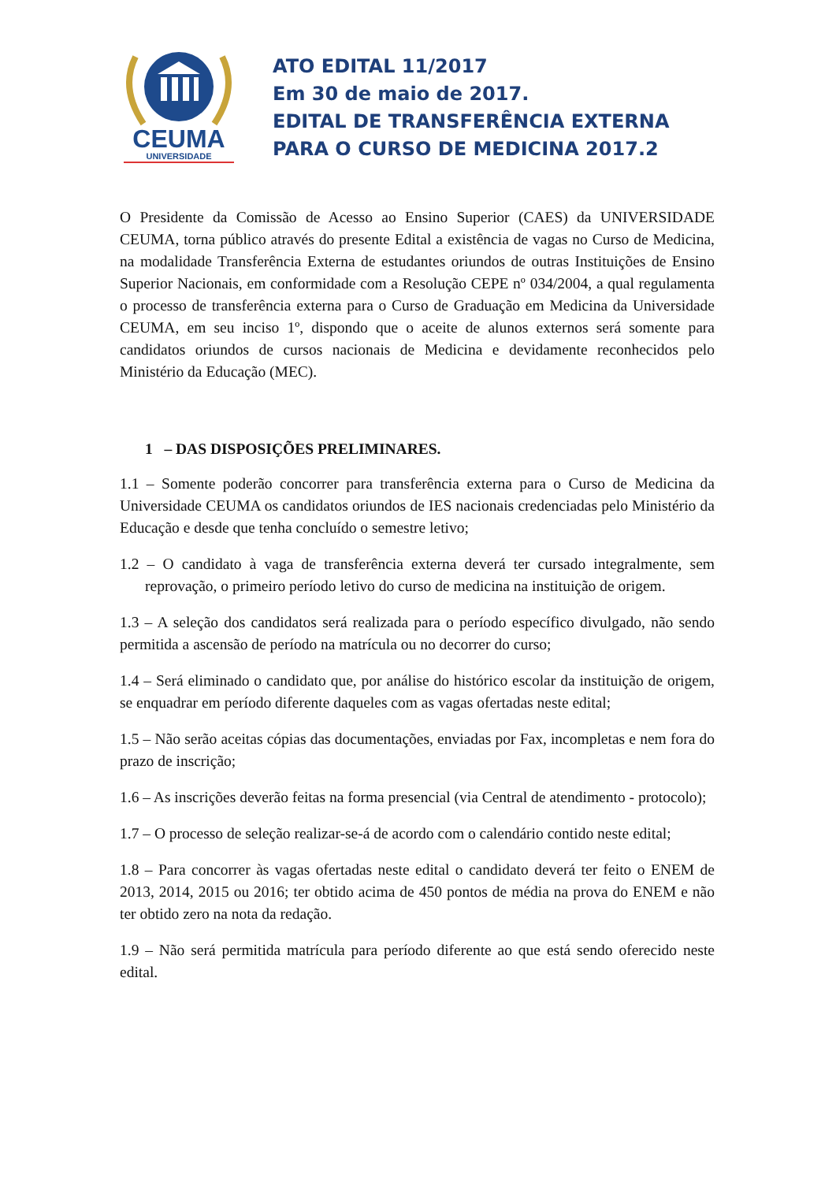CEUMA
UNIVERSIDADE
ATO EDITAL 11/2017
Em 30 de maio de 2017.
EDITAL DE TRANSFERÊNCIA EXTERNA
PARA O CURSO DE MEDICINA 2017.2
O Presidente da Comissão de Acesso ao Ensino Superior (CAES) da UNIVERSIDADE CEUMA, torna público através do presente Edital a existência de vagas no Curso de Medicina, na modalidade Transferência Externa de estudantes oriundos de outras Instituições de Ensino Superior Nacionais, em conformidade com a Resolução CEPE nº 034/2004, a qual regulamenta o processo de transferência externa para o Curso de Graduação em Medicina da Universidade CEUMA, em seu inciso 1º, dispondo que o aceite de alunos externos será somente para candidatos oriundos de cursos nacionais de Medicina e devidamente reconhecidos pelo Ministério da Educação (MEC).
1 – DAS DISPOSIÇÕES PRELIMINARES.
1.1 – Somente poderão concorrer para transferência externa para o Curso de Medicina da Universidade CEUMA os candidatos oriundos de IES nacionais credenciadas pelo Ministério da Educação e desde que tenha concluído o semestre letivo;
1.2 – O candidato à vaga de transferência externa deverá ter cursado integralmente, sem reprovação, o primeiro período letivo do curso de medicina na instituição de origem.
1.3 – A seleção dos candidatos será realizada para o período específico divulgado, não sendo permitida a ascensão de período na matrícula ou no decorrer do curso;
1.4 – Será eliminado o candidato que, por análise do histórico escolar da instituição de origem, se enquadrar em período diferente daqueles com as vagas ofertadas neste edital;
1.5 – Não serão aceitas cópias das documentações, enviadas por Fax, incompletas e nem fora do prazo de inscrição;
1.6 – As inscrições deverão feitas na forma presencial (via Central de atendimento - protocolo);
1.7 – O processo de seleção realizar-se-á de acordo com o calendário contido neste edital;
1.8 – Para concorrer às vagas ofertadas neste edital o candidato deverá ter feito o ENEM de 2013, 2014, 2015 ou 2016; ter obtido acima de 450 pontos de média na prova do ENEM e não ter obtido zero na nota da redação.
1.9 – Não será permitida matrícula para período diferente ao que está sendo oferecido neste edital.